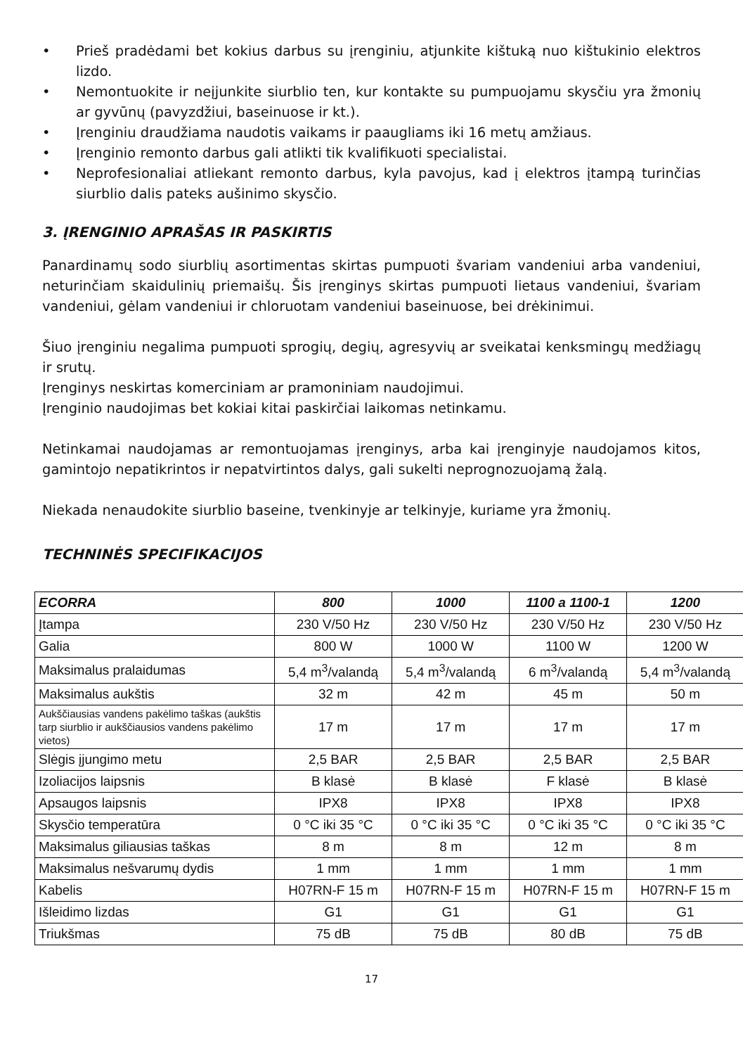• Prieš pradėdami bet kokius darbus su įrenginiu, atjunkite kištuką nuo kištukinio elektros lizdo.
• Nemontuokite ir neįjunkite siurblio ten, kur kontakte su pumpuojamu skysčiu yra žmonių ar gyvūnų (pavyzdžiui, baseinuose ir kt.).
• Įrenginiu draudžiama naudotis vaikams ir paaugliams iki 16 metų amžiaus.
• Įrenginio remonto darbus gali atlikti tik kvalifikuoti specialistai.
• Neprofesionaliai atliekant remonto darbus, kyla pavojus, kad į elektros įtampą turinčias siurblio dalis pateks aušinimo skysčio.
3. ĮRENGINIO APRAŠAS IR PASKIRTIS
Panardinamų sodo siurblių asortimentas skirtas pumpuoti švariam vandeniui arba vandeniui, neturinčiam skaidulinių priemaišų. Šis įrenginys skirtas pumpuoti lietaus vandeniui, švariam vandeniui, gėlam vandeniui ir chloruotam vandeniui baseinuose, bei drėkinimui.
Šiuo įrenginiu negalima pumpuoti sprogių, degių, agresyvių ar sveikatai kenksmingų medžiagų ir srutų.
Įrenginys neskirtas komerciniam ar pramoniniam naudojimui.
Įrenginio naudojimas bet kokiai kitai paskirčiai laikomas netinkamu.
Netinkamai naudojamas ar remontuojamas įrenginys, arba kai įrenginyje naudojamos kitos, gamintojo nepatikrintos ir nepatvirtintos dalys, gali sukelti neprognozuojamą žalą.
Niekada nenaudokite siurblio baseine, tvenkinyje ar telkinyje, kuriame yra žmonių.
TECHNINĖS SPECIFIKACIJOS
| ECORRA | 800 | 1000 | 1100 a 1100-1 | 1200 |
| --- | --- | --- | --- | --- |
| Įtampa | 230 V/50 Hz | 230 V/50 Hz | 230 V/50 Hz | 230 V/50 Hz |
| Galia | 800 W | 1000 W | 1100 W | 1200 W |
| Maksimalus pralaidumas | 5,4 m<sup>3</sup>/valandą | 5,4 m<sup>3</sup>/valandą | 6 m<sup>3</sup>/valandą | 5,4 m<sup>3</sup>/valandą |
| Maksimalus aukštis | 32 m | 42 m | 45 m | 50 m |
| Aukščiausias vandens pakėlimo taškas (aukštis tarp siurblio ir aukščiausios vandens pakėlimo vietos) | 17 m | 17 m | 17 m | 17 m |
| Slėgis įjungimo metu | 2,5 BAR | 2,5 BAR | 2,5 BAR | 2,5 BAR |
| Izoliacijos laipsnis | B klasė | B klasė | F klasė | B klasė |
| Apsaugos laipsnis | IPX8 | IPX8 | IPX8 | IPX8 |
| Skysčio temperatūra | 0 °C iki 35 °C | 0 °C iki 35 °C | 0 °C iki 35 °C | 0 °C iki 35 °C |
| Maksimalus giliausias taškas | 8 m | 8 m | 12 m | 8 m |
| Maksimalus nešvarumų dydis | 1 mm | 1 mm | 1 mm | 1 mm |
| Kabelis | H07RN-F 15 m | H07RN-F 15 m | H07RN-F 15 m | H07RN-F 15 m |
| Išleidimo lizdas | G1 | G1 | G1 | G1 |
| Triukšmas | 75 dB | 75 dB | 80 dB | 75 dB |
17